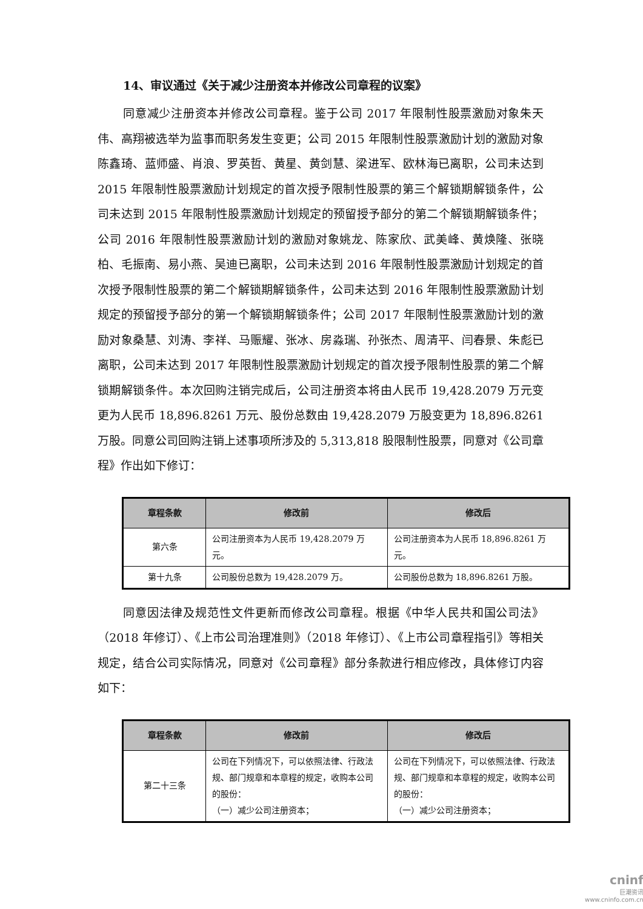14、审议通过《关于减少注册资本并修改公司章程的议案》
同意减少注册资本并修改公司章程。鉴于公司 2017 年限制性股票激励对象朱天伟、高翔被选举为监事而职务发生变更；公司 2015 年限制性股票激励计划的激励对象陈鑫琦、蓝师盛、肖浪、罗英哲、黄星、黄剑慧、梁进军、欧林海已离职，公司未达到 2015 年限制性股票激励计划规定的首次授予限制性股票的第三个解锁期解锁条件，公司未达到 2015 年限制性股票激励计划规定的预留授予部分的第二个解锁期解锁条件；公司 2016 年限制性股票激励计划的激励对象姚龙、陈家欣、武美峰、黄焕隆、张晓柏、毛振南、易小燕、吴迪已离职，公司未达到 2016 年限制性股票激励计划规定的首次授予限制性股票的第二个解锁期解锁条件，公司未达到 2016 年限制性股票激励计划规定的预留授予部分的第一个解锁期解锁条件；公司 2017 年限制性股票激励计划的激励对象桑慧、刘涛、李祥、马赈耀、张冰、房淼瑞、孙张杰、周清平、闫春景、朱彪已离职，公司未达到 2017 年限制性股票激励计划规定的首次授予限制性股票的第二个解锁期解锁条件。本次回购注销完成后，公司注册资本将由人民币 19,428.2079 万元变更为人民币 18,896.8261 万元、股份总数由 19,428.2079 万股变更为 18,896.8261 万股。同意公司回购注销上述事项所涉及的 5,313,818 股限制性股票，同意对《公司章程》作出如下修订：
| 章程条款 | 修改前 | 修改后 |
| --- | --- | --- |
| 第六条 | 公司注册资本为人民币 19,428.2079 万元。 | 公司注册资本为人民币 18,896.8261 万元。 |
| 第十九条 | 公司股份总数为 19,428.2079 万。 | 公司股份总数为 18,896.8261 万股。 |
同意因法律及规范性文件更新而修改公司章程。根据《中华人民共和国公司法》（2018 年修订）、《上市公司治理准则》（2018 年修订）、《上市公司章程指引》等相关规定，结合公司实际情况，同意对《公司章程》部分条款进行相应修改，具体修订内容如下：
| 章程条款 | 修改前 | 修改后 |
| --- | --- | --- |
| 第二十三条 | 公司在下列情况下，可以依照法律、行政法规、部门规章和本章程的规定，收购本公司的股份： （一）减少公司注册资本； | 公司在下列情况下，可以依照法律、行政法规、部门规章和本章程的规定，收购本公司的股份： （一）减少公司注册资本； |
cninf
巨潮资讯
www.cninfo.com.cn